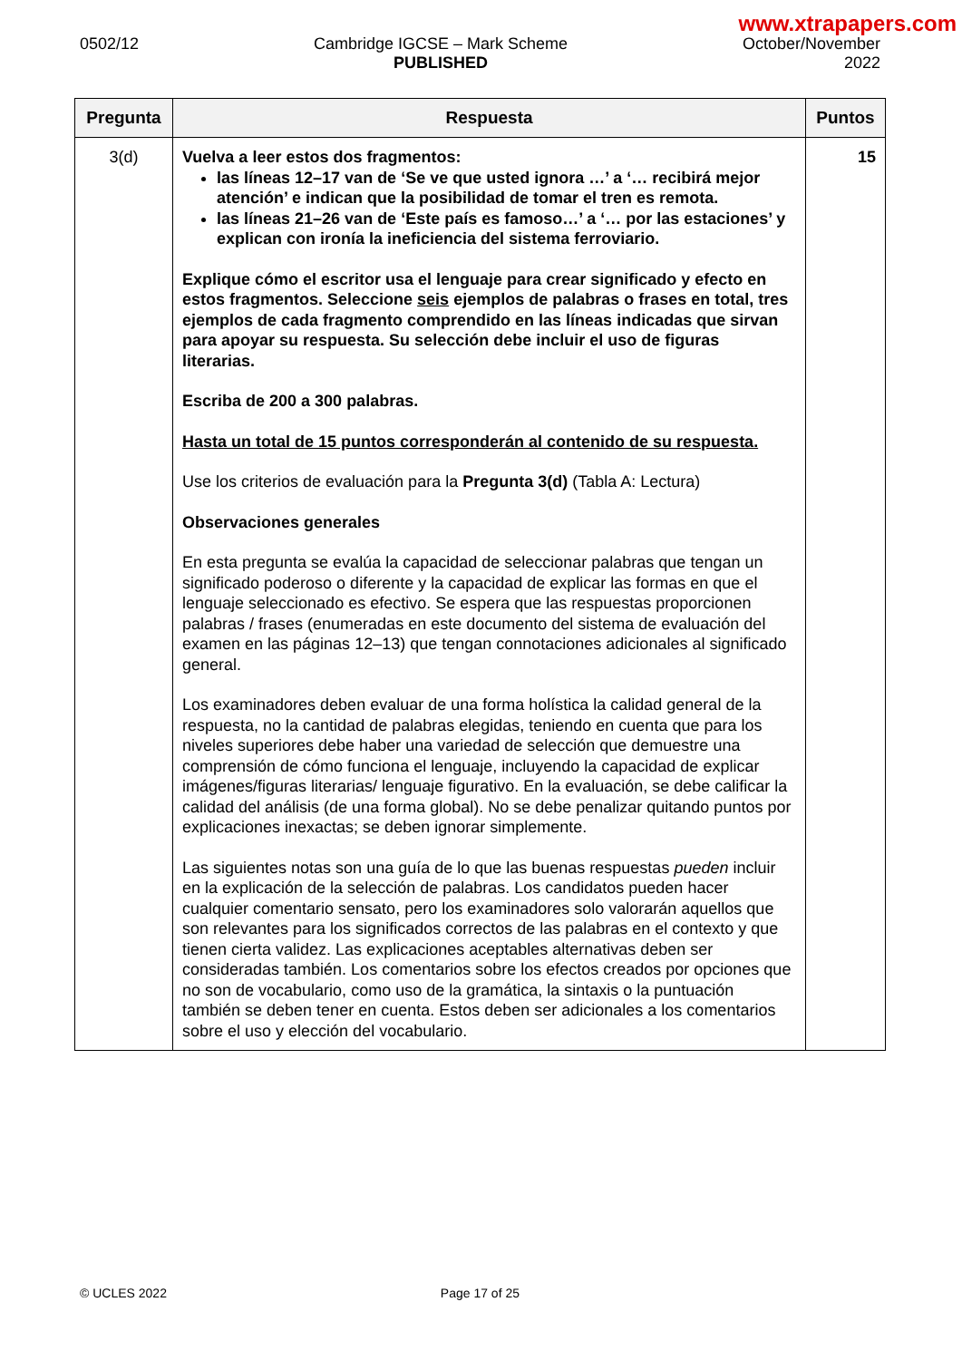www.xtrapapers.com
0502/12 Cambridge IGCSE – Mark Scheme
PUBLISHED
October/November
2022
| Pregunta | Respuesta | Puntos |
| --- | --- | --- |
| 3(d) | Vuelva a leer estos dos fragmentos: las líneas 12–17 van de ‘Se ve que usted ignora …’ a ‘… recibirá mejor atención’ e indican que la posibilidad de tomar el tren es remota. las líneas 21–26 van de ‘Este país es famoso…’ a ‘… por las estaciones’ y explican con ironía la ineficiencia del sistema ferroviario. Explique cómo el escritor usa el lenguaje para crear significado y efecto en estos fragmentos. Seleccione seis ejemplos de palabras o frases en total, tres ejemplos de cada fragmento comprendido en las líneas indicadas que sirvan para apoyar su respuesta. Su selección debe incluir el uso de figuras literarias. Escriba de 200 a 300 palabras. Hasta un total de 15 puntos corresponderán al contenido de su respuesta. Use los criterios de evaluación para la Pregunta 3(d) (Tabla A: Lectura) Observaciones generales En esta pregunta se evalúa la capacidad de seleccionar palabras que tengan un significado poderoso o diferente y la capacidad de explicar las formas en que el lenguaje seleccionado es efectivo. Se espera que las respuestas proporcionen palabras / frases (enumeradas en este documento del sistema de evaluación del examen en las páginas 12–13) que tengan connotaciones adicionales al significado general. Los examinadores deben evaluar de una forma holística la calidad general de la respuesta, no la cantidad de palabras elegidas, teniendo en cuenta que para los niveles superiores debe haber una variedad de selección que demuestre una comprensión de cómo funciona el lenguaje, incluyendo la capacidad de explicar imágenes/figuras literarias/ lenguaje figurativo. En la evaluación, se debe calificar la calidad del análisis (de una forma global). No se debe penalizar quitando puntos por explicaciones inexactas; se deben ignorar simplemente. Las siguientes notas son una guía de lo que las buenas respuestas pueden incluir en la explicación de la selección de palabras. Los candidatos pueden hacer cualquier comentario sensato, pero los examinadores solo valorarán aquellos que son relevantes para los significados correctos de las palabras en el contexto y que tienen cierta validez. Las explicaciones aceptables alternativas deben ser consideradas también. Los comentarios sobre los efectos creados por opciones que no son de vocabulario, como uso de la gramática, la sintaxis o la puntuación también se deben tener en cuenta. Estos deben ser adicionales a los comentarios sobre el uso y elección del vocabulario. | 15 |
© UCLES 2022 Page 17 of 25